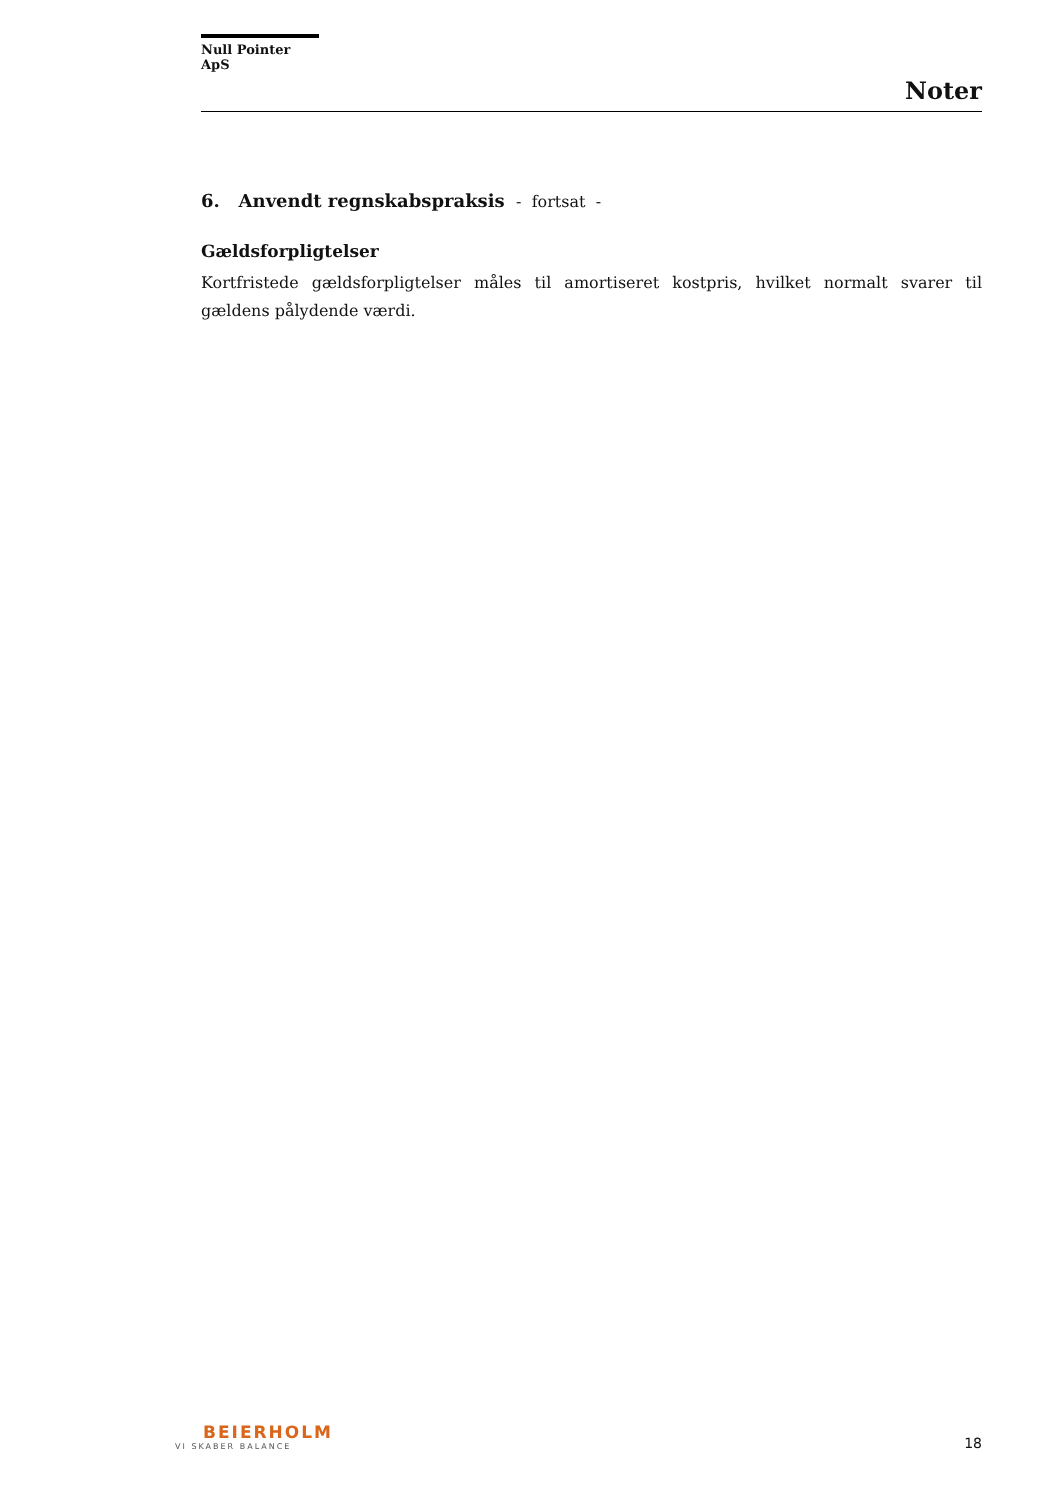Null Pointer ApS
Noter
6. Anvendt regnskabspraksis - fortsat -
Gældsforpligtelser
Kortfristede gældsforpligtelser måles til amortiseret kostpris, hvilket normalt svarer til gældens pålydende værdi.
BEIERHOLM
VI SKABER BALANCE
18